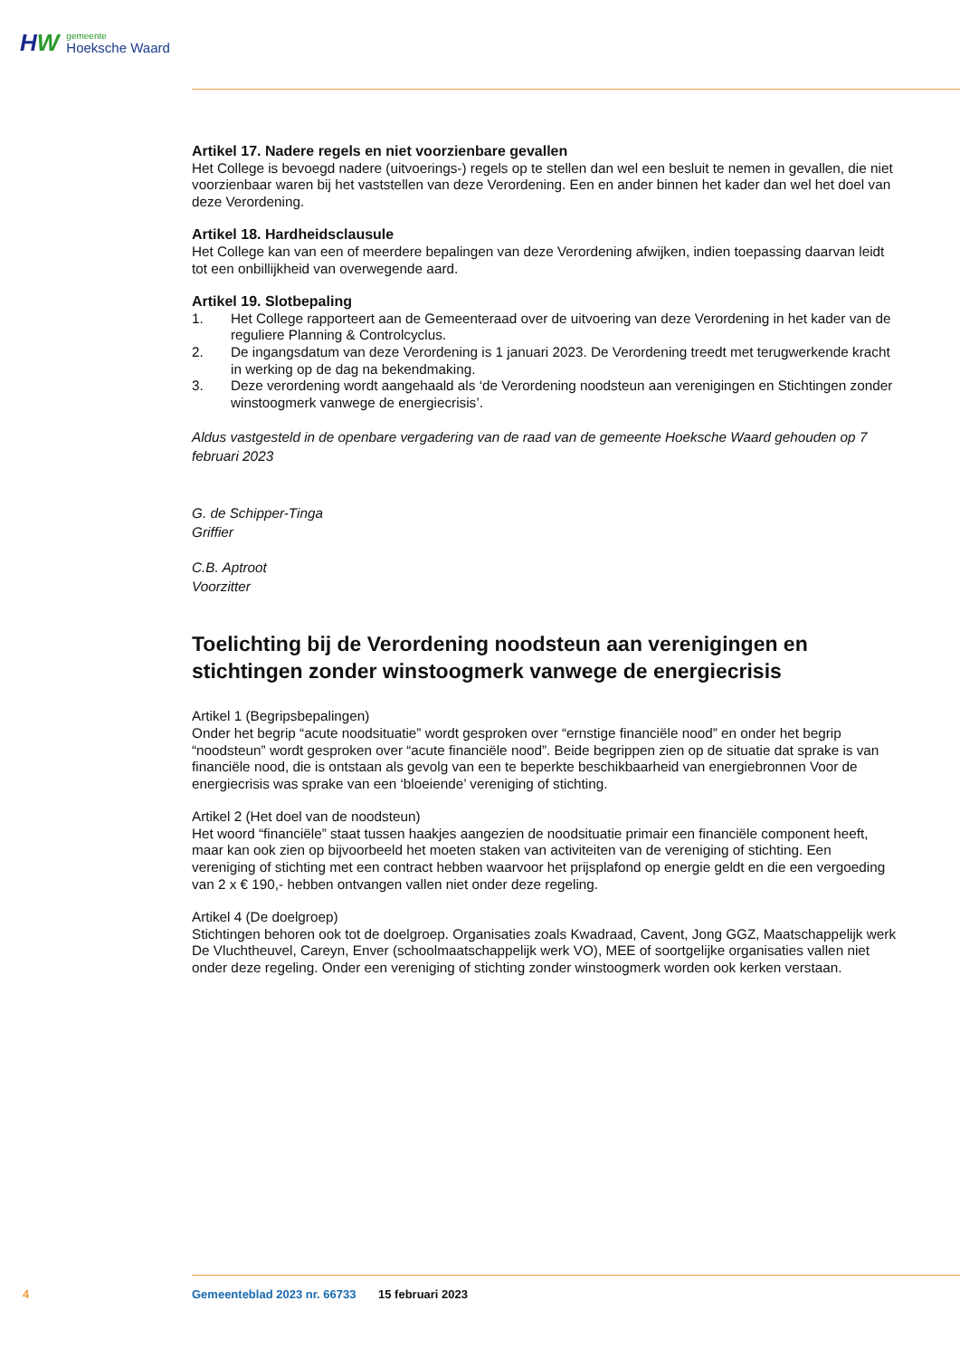HW
gemeente
Hoeksche Waard
Artikel 17. Nadere regels en niet voorzienbare gevallen
Het College is bevoegd nadere (uitvoerings-) regels op te stellen dan wel een besluit te nemen in gevallen, die niet voorzienbaar waren bij het vaststellen van deze Verordening. Een en ander binnen het kader dan wel het doel van deze Verordening.
Artikel 18. Hardheidsclausule
Het College kan van een of meerdere bepalingen van deze Verordening afwijken, indien toepassing daarvan leidt tot een onbillijkheid van overwegende aard.
Artikel 19. Slotbepaling
1. Het College rapporteert aan de Gemeenteraad over de uitvoering van deze Verordening in het kader van de reguliere Planning & Controlcyclus.
2. De ingangsdatum van deze Verordening is 1 januari 2023. De Verordening treedt met terugwerkende kracht in werking op de dag na bekendmaking.
3. Deze verordening wordt aangehaald als ‘de Verordening noodsteun aan verenigingen en Stichtingen zonder winstoogmerk vanwege de energiecrisis’.
Aldus vastgesteld in de openbare vergadering van de raad van de gemeente Hoeksche Waard gehouden op 7 februari 2023
G. de Schipper-Tinga
Griffier
C.B. Aptroot
Voorzitter
Toelichting bij de Verordening noodsteun aan verenigingen en stichtingen zonder winstoogmerk vanwege de energiecrisis
Artikel 1 (Begripsbepalingen)
Onder het begrip “acute noodsituatie” wordt gesproken over “ernstige financiële nood” en onder het begrip “noodsteun” wordt gesproken over “acute financiële nood”. Beide begrippen zien op de situatie dat sprake is van financiële nood, die is ontstaan als gevolg van een te beperkte beschikbaarheid van energiebronnen Voor de energiecrisis was sprake van een ‘bloeiende’ vereniging of stichting.
Artikel 2 (Het doel van de noodsteun)
Het woord “financiële” staat tussen haakjes aangezien de noodsituatie primair een financiële component heeft, maar kan ook zien op bijvoorbeeld het moeten staken van activiteiten van de vereniging of stichting. Een vereniging of stichting met een contract hebben waarvoor het prijsplafond op energie geldt en die een vergoeding van 2 x € 190,- hebben ontvangen vallen niet onder deze regeling.
Artikel 4 (De doelgroep)
Stichtingen behoren ook tot de doelgroep. Organisaties zoals Kwadraad, Cavent, Jong GGZ, Maatschappelijk werk De Vluchtheuvel, Careyn, Enver (schoolmaatschappelijk werk VO), MEE of soortgelijke organisaties vallen niet onder deze regeling. Onder een vereniging of stichting zonder winstoogmerk worden ook kerken verstaan.
4 Gemeenteblad 2023 nr. 66733 15 februari 2023